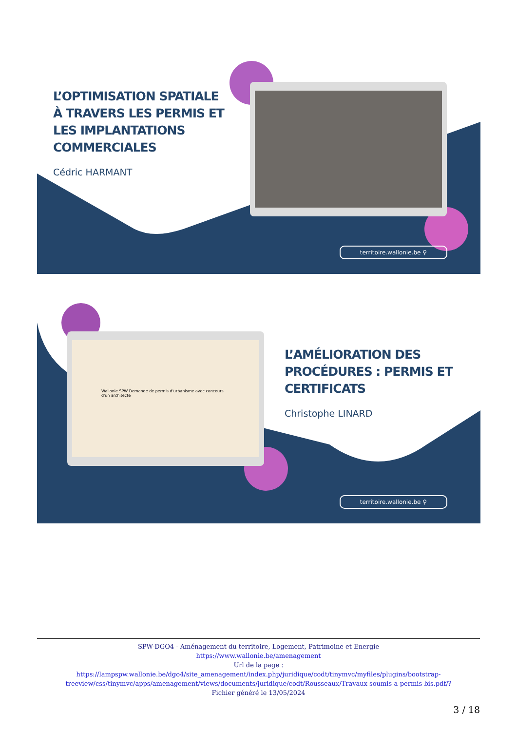L’OPTIMISATION SPATIALE À TRAVERS LES PERMIS ET LES IMPLANTATIONS COMMERCIALES
Cédric HARMANT
territoire.wallonie.be ⚲
Wallonie SPW Demande de permis d'urbanisme avec concours d'un architecte
L’AMÉLIORATION DES PROCÉDURES : PERMIS ET CERTIFICATS
Christophe LINARD
territoire.wallonie.be ⚲
SPW-DGO4 - Aménagement du territoire, Logement, Patrimoine et Energie
https://www.wallonie.be/amenagement
Url de la page :
https://lampspw.wallonie.be/dgo4/site_amenagement/index.php/juridique/codt/tinymvc/myfiles/plugins/bootstrap-treeview/css/tinymvc/apps/amenagement/views/documents/juridique/codt/Rousseaux/Travaux-soumis-a-permis-bis.pdf/?
Fichier généré le 13/05/2024
3 / 18